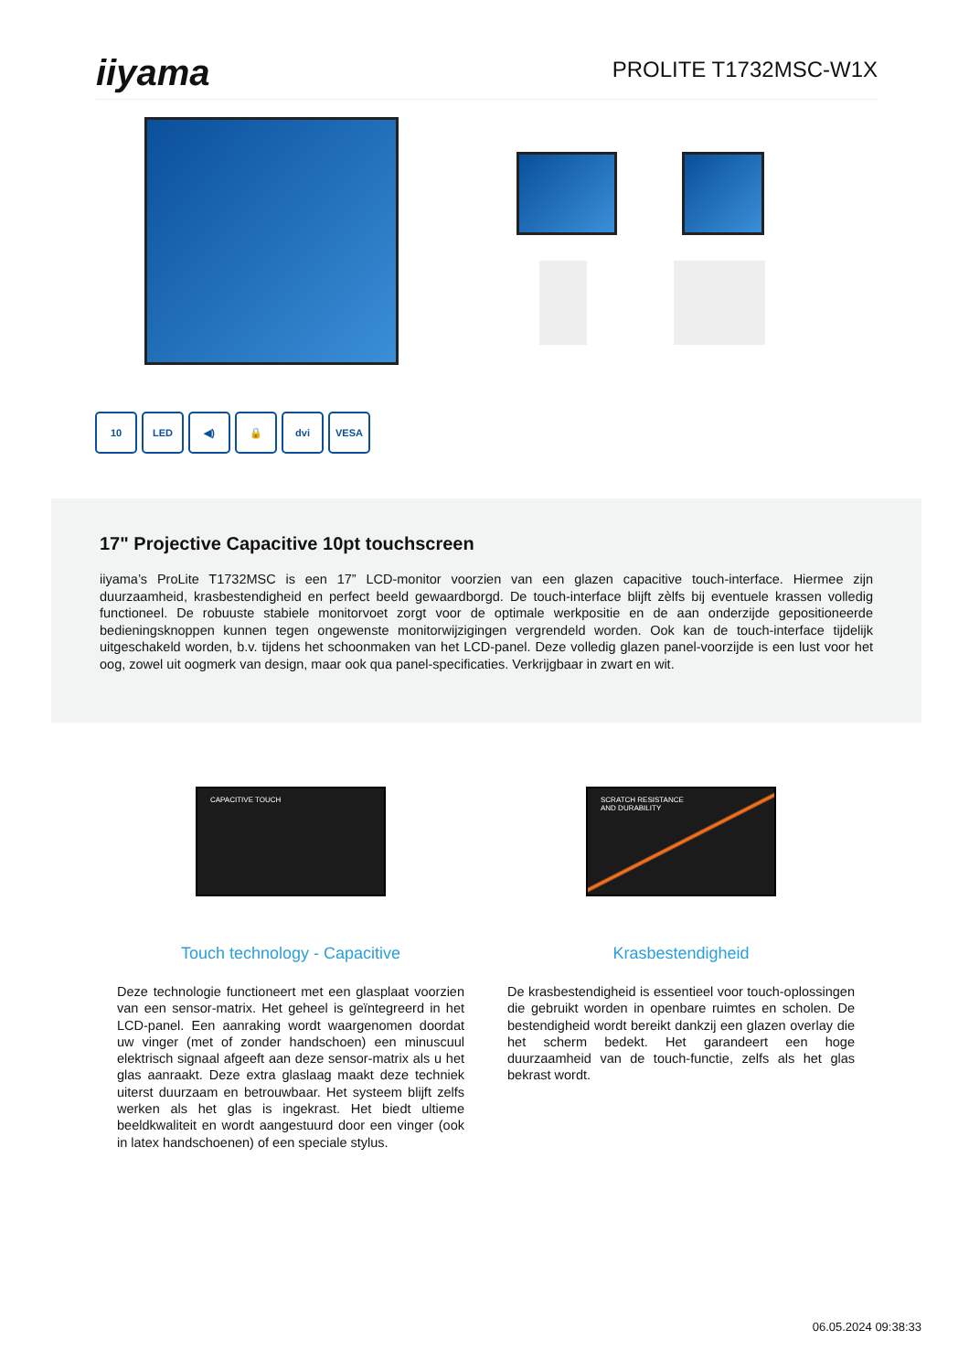iiyama
PROLITE T1732MSC-W1X
10 LED ◀) 🔒 dvi VESA
17" Projective Capacitive 10pt touchscreen
iiyama’s ProLite T1732MSC is een 17” LCD-monitor voorzien van een glazen capacitive touch-interface. Hiermee zijn duurzaamheid, krasbestendigheid en perfect beeld gewaardborgd. De touch-interface blijft zèlfs bij eventuele krassen volledig functioneel. De robuuste stabiele monitorvoet zorgt voor de optimale werkpositie en de aan onderzijde gepositioneerde bedieningsknoppen kunnen tegen ongewenste monitorwijzigingen vergrendeld worden. Ook kan de touch-interface tijdelijk uitgeschakeld worden, b.v. tijdens het schoonmaken van het LCD-panel. Deze volledig glazen panel-voorzijde is een lust voor het oog, zowel uit oogmerk van design, maar ook qua panel-specificaties. Verkrijgbaar in zwart en wit.
CAPACITIVE TOUCH
Touch technology - Capacitive
Deze technologie functioneert met een glasplaat voorzien van een sensor-matrix. Het geheel is geïntegreerd in het LCD-panel. Een aanraking wordt waargenomen doordat uw vinger (met of zonder handschoen) een minuscuul elektrisch signaal afgeeft aan deze sensor-matrix als u het glas aanraakt. Deze extra glaslaag maakt deze techniek uiterst duurzaam en betrouwbaar. Het systeem blijft zelfs werken als het glas is ingekrast. Het biedt ultieme beeldkwaliteit en wordt aangestuurd door een vinger (ook in latex handschoenen) of een speciale stylus.
SCRATCH RESISTANCE
AND DURABILITY
Krasbestendigheid
De krasbestendigheid is essentieel voor touch-oplossingen die gebruikt worden in openbare ruimtes en scholen. De bestendigheid wordt bereikt dankzij een glazen overlay die het scherm bedekt. Het garandeert een hoge duurzaamheid van de touch-functie, zelfs als het glas bekrast wordt.
06.05.2024 09:38:33